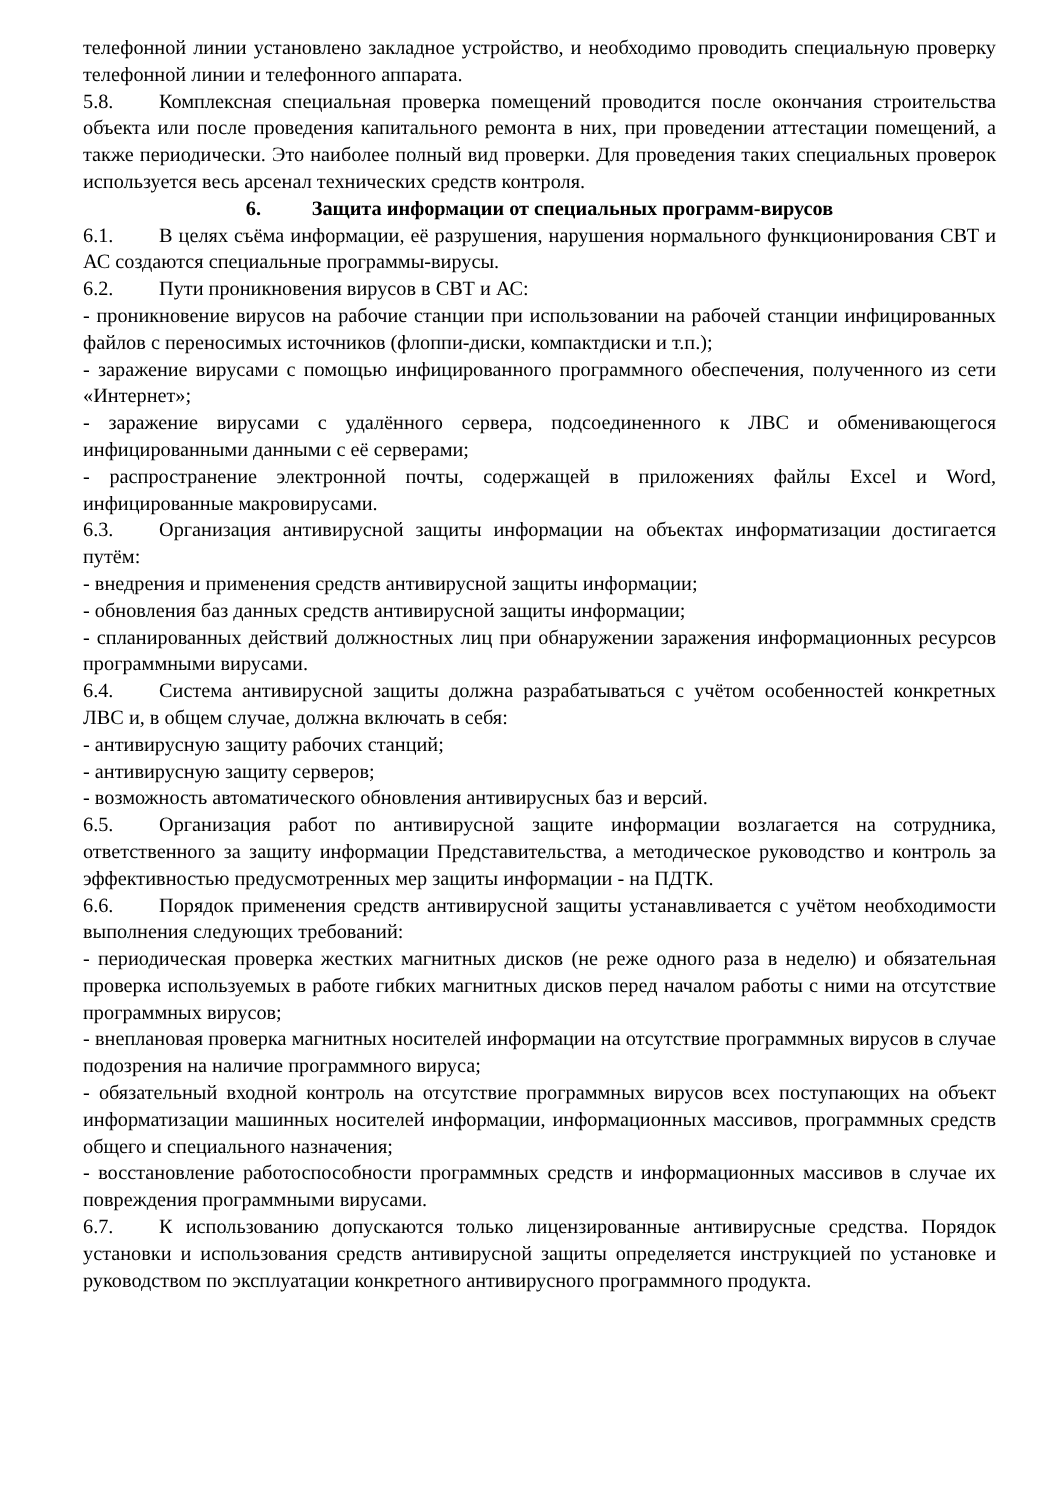телефонной линии установлено закладное устройство, и необходимо проводить специальную проверку телефонной линии и телефонного аппарата.
5.8. Комплексная специальная проверка помещений проводится после окончания строительства объекта или после проведения капитального ремонта в них, при проведении аттестации помещений, а также периодически. Это наиболее полный вид проверки. Для проведения таких специальных проверок используется весь арсенал технических средств контроля.
6. Защита информации от специальных программ-вирусов
6.1. В целях съёма информации, её разрушения, нарушения нормального функционирования СВТ и АС создаются специальные программы-вирусы.
6.2. Пути проникновения вирусов в СВТ и АС:
- проникновение вирусов на рабочие станции при использовании на рабочей станции инфицированных файлов с переносимых источников (флоппи-диски, компактдиски и т.п.);
- заражение вирусами с помощью инфицированного программного обеспечения, полученного из сети «Интернет»;
- заражение вирусами с удалённого сервера, подсоединенного к ЛВС и обменивающегося инфицированными данными с её серверами;
- распространение электронной почты, содержащей в приложениях файлы Excel и Word, инфицированные макровирусами.
6.3. Организация антивирусной защиты информации на объектах информатизации достигается путём:
- внедрения и применения средств антивирусной защиты информации;
- обновления баз данных средств антивирусной защиты информации;
- спланированных действий должностных лиц при обнаружении заражения информационных ресурсов программными вирусами.
6.4. Система антивирусной защиты должна разрабатываться с учётом особенностей конкретных ЛВС и, в общем случае, должна включать в себя:
- антивирусную защиту рабочих станций;
- антивирусную защиту серверов;
- возможность автоматического обновления антивирусных баз и версий.
6.5. Организация работ по антивирусной защите информации возлагается на сотрудника, ответственного за защиту информации Представительства, а методическое руководство и контроль за эффективностью предусмотренных мер защиты информации - на ПДТК.
6.6. Порядок применения средств антивирусной защиты устанавливается с учётом необходимости выполнения следующих требований:
- периодическая проверка жестких магнитных дисков (не реже одного раза в неделю) и обязательная проверка используемых в работе гибких магнитных дисков перед началом работы с ними на отсутствие программных вирусов;
- внеплановая проверка магнитных носителей информации на отсутствие программных вирусов в случае подозрения на наличие программного вируса;
- обязательный входной контроль на отсутствие программных вирусов всех поступающих на объект информатизации машинных носителей информации, информационных массивов, программных средств общего и специального назначения;
- восстановление работоспособности программных средств и информационных массивов в случае их повреждения программными вирусами.
6.7. К использованию допускаются только лицензированные антивирусные средства. Порядок установки и использования средств антивирусной защиты определяется инструкцией по установке и руководством по эксплуатации конкретного антивирусного программного продукта.